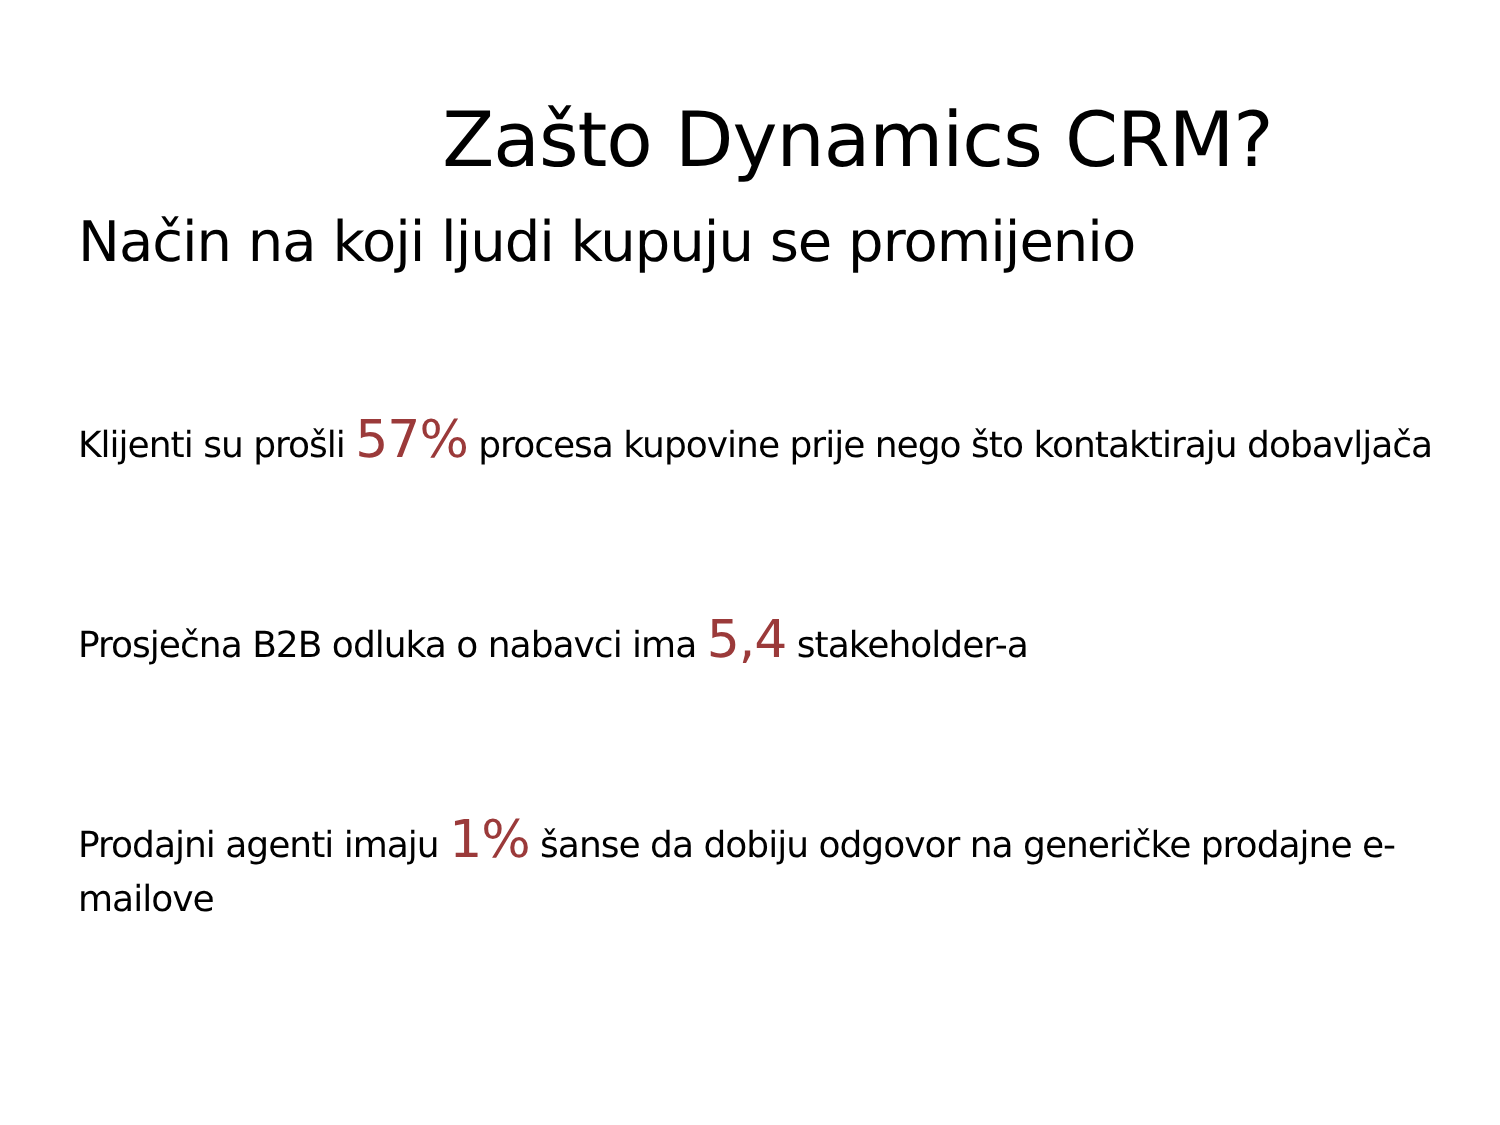Zašto Dynamics CRM?
Način na koji ljudi kupuju se promijenio
Klijenti su prošli 57% procesa kupovine prije nego što kontaktiraju dobavljača
Prosječna B2B odluka o nabavci ima 5,4 stakeholder-a
Prodajni agenti imaju 1% šanse da dobiju odgovor na generičke prodajne e-mailove